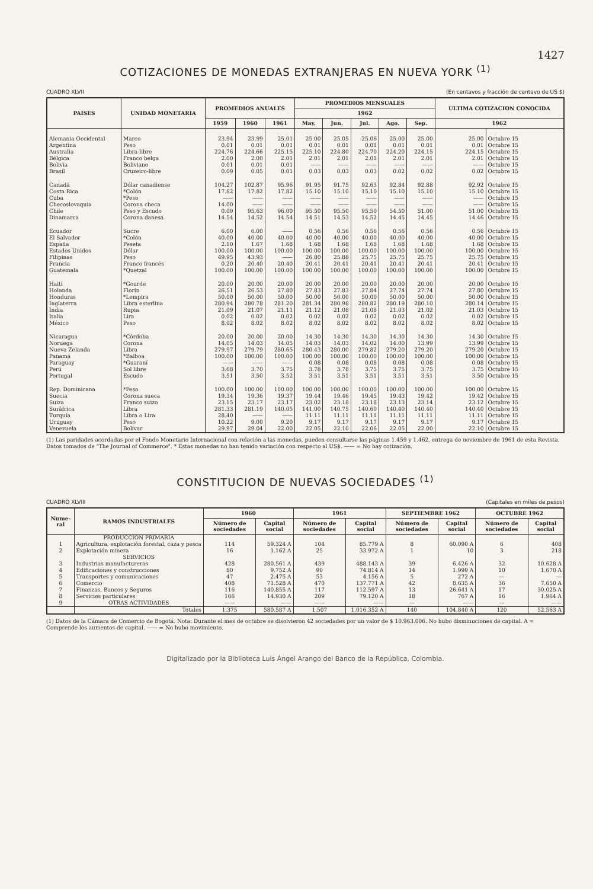1427
COTIZACIONES DE MONEDAS EXTRANJERAS EN NUEVA YORK <sup>(1)</sup>
CUADRO XLVII (En centavos y fracción de centavo de US $)
| PAISES | UNIDAD MONETARIA | PROMEDIOS ANUALES | | | PROMEDIOS MENSUALES | | | | | ULTIMA COTIZACION CONOCIDA | |
| --- | --- | --- | --- | --- | --- | --- | --- | --- | --- | --- | --- |
| | | | | | 1962 | | | | | | |
| | | 1959 | 1960 | 1961 | May. | Jun. | Jul. | Ago. | Sep. | 1962 | |
| Alemania Occidental | Marco | 23.94 | 23.99 | 25.01 | 25.00 | 25.05 | 25.06 | 25.00 | 25.00 | 25.00 | Octubre 15 |
| Argentina | Peso | 0.01 | 0.01 | 0.01 | 0.01 | 0.01 | 0.01 | 0.01 | 0.01 | 0.01 | Octubre 15 |
| Australia | Libra-libre | 224.76 | 224.66 | 225.15 | 225.10 | 224.80 | 224.70 | 224.20 | 224.15 | 224.15 | Octubre 15 |
| Bélgica | Franco belga | 2.00 | 2.00 | 2.01 | 2.01 | 2.01 | 2.01 | 2.01 | 2.01 | 2.01 | Octubre 15 |
| Bolivia | Boliviano | 0.01 | 0.01 | 0.01 | —— | —— | —— | —— | —— | —— | Octubre 15 |
| Brasil | Cruzeiro-libre | 0.09 | 0.05 | 0.01 | 0.03 | 0.03 | 0.03 | 0.02 | 0.02 | 0.02 | Octubre 15 |
| Canadá | Dólar canadiense | 104.27 | 102.87 | 95.96 | 91.95 | 91.75 | 92.63 | 92.84 | 92.88 | 92.92 | Octubre 15 |
| Costa Rica | *Colón | 17.82 | 17.82 | 17.82 | 15.10 | 15.10 | 15.10 | 15.10 | 15.10 | 15.10 | Octubre 15 |
| Cuba | *Peso | —— | —— | —— | —— | —— | —— | —— | —— | —— | Octubre 15 |
| Checoslovaquia | Corona checa | 14.00 | —— | —— | —— | —— | —— | —— | —— | —— | Octubre 15 |
| Chile | Peso y Escudo | 0.09 | 95.63 | 96.00 | 95.50 | 95.50 | 95.50 | 54.50 | 51.00 | 51.00 | Octubre 15 |
| Dinamarca | Corona danesa | 14.54 | 14.52 | 14.54 | 14.51 | 14.53 | 14.52 | 14.45 | 14.45 | 14.46 | Octubre 15 |
| Ecuador | Sucre | 6.00 | 6.00 | —— | 0.56 | 0.56 | 0.56 | 0.56 | 0.56 | 0.56 | Octubre 15 |
| El Salvador | *Colón | 40.00 | 40.00 | 40.00 | 40.00 | 40.00 | 40.00 | 40.00 | 40.00 | 40.00 | Octubre 15 |
| España | Peseta | 2.10 | 1.67 | 1.68 | 1.68 | 1.68 | 1.68 | 1.68 | 1.68 | 1.68 | Octubre 15 |
| Estados Unidos | Dólar | 100.00 | 100.00 | 100.00 | 100.00 | 100.00 | 100.00 | 100.00 | 100.00 | 100.00 | Octubre 15 |
| Filipinas | Peso | 49.95 | 43.93 | —— | 26.80 | 25.88 | 25.75 | 25.75 | 25.75 | 25.75 | Octubre 15 |
| Francia | Franco francés | 0.20 | 20.40 | 20.40 | 20.41 | 20.41 | 20.41 | 20.41 | 20.41 | 20.41 | Octubre 15 |
| Guatemala | *Quetzal | 100.00 | 100.00 | 100.00 | 100.00 | 100.00 | 100.00 | 100.00 | 100.00 | 100.00 | Octubre 15 |
| Haití | *Gourde | 20.00 | 20.00 | 20.00 | 20.00 | 20.00 | 20.00 | 20.00 | 20.00 | 20.00 | Octubre 15 |
| Holanda | Florín | 26.51 | 26.53 | 27.80 | 27.83 | 27.83 | 27.84 | 27.74 | 27.74 | 27.80 | Octubre 15 |
| Honduras | *Lempira | 50.00 | 50.00 | 50.00 | 50.00 | 50.00 | 50.00 | 50.00 | 50.00 | 50.00 | Octubre 15 |
| Inglaterra | Libra esterlina | 280.94 | 280.78 | 281.20 | 281.34 | 280.98 | 280.82 | 280.19 | 280.10 | 280.14 | Octubre 15 |
| India | Rupia | 21.09 | 21.07 | 21.11 | 21.12 | 21.08 | 21.08 | 21.03 | 21.02 | 21.03 | Octubre 15 |
| Italia | Lira | 0.02 | 0.02 | 0.02 | 0.02 | 0.02 | 0.02 | 0.02 | 0.02 | 0.02 | Octubre 15 |
| México | Peso | 8.02 | 8.02 | 8.02 | 8.02 | 8.02 | 8.02 | 8.02 | 8.02 | 8.02 | Octubre 15 |
| Nicaragua | *Córdoba | 20.00 | 20.00 | 20.00 | 14.30 | 14.30 | 14.30 | 14.30 | 14.30 | 14.30 | Octubre 15 |
| Noruega | Corona | 14.05 | 14.03 | 14.05 | 14.03 | 14.03 | 14.02 | 14.00 | 13.99 | 13.99 | Octubre 15 |
| Nueva Zelanda | Libra | 279.97 | 279.79 | 280.65 | 280.43 | 280.00 | 279.82 | 279.20 | 279.20 | 279.20 | Octubre 15 |
| Panamá | *Balboa | 100.00 | 100.00 | 100.00 | 100.00 | 100.00 | 100.00 | 100.00 | 100.00 | 100.00 | Octubre 15 |
| Paraguay | *Guaraní | —— | —— | —— | 0.08 | 0.08 | 0.08 | 0.08 | 0.08 | 0.08 | Octubre 15 |
| Perú | Sol libre | 3.68 | 3.70 | 3.75 | 3.78 | 3.78 | 3.75 | 3.75 | 3.75 | 3.75 | Octubre 15 |
| Portugal | Escudo | 3.51 | 3.50 | 3.52 | 3.51 | 3.51 | 3.51 | 3.51 | 3.51 | 3.50 | Octubre 15 |
| Rep. Dominicana | *Peso | 100.00 | 100.00 | 100.00 | 100.00 | 100.00 | 100.00 | 100.00 | 100.00 | 100.00 | Octubre 15 |
| Suecia | Corona sueca | 19.34 | 19.36 | 19.37 | 19.44 | 19.46 | 19.45 | 19.43 | 19.42 | 19.42 | Octubre 15 |
| Suiza | Franco suizo | 23.15 | 23.17 | 23.17 | 23.02 | 23.18 | 23.18 | 23.13 | 23.14 | 23.12 | Octubre 15 |
| Surâfrica | Libra | 281.33 | 281.19 | 140.05 | 141.00 | 140.75 | 140.60 | 140.40 | 140.40 | 140.40 | Octubre 15 |
| Turquía | Libra o Lira | 28.40 | —— | —— | 11.11 | 11.11 | 11.11 | 11.11 | 11.11 | 11.11 | Octubre 15 |
| Uruguay | Peso | 10.22 | 9.00 | 9.20 | 9.17 | 9.17 | 9.17 | 9.17 | 9.17 | 9.17 | Octubre 15 |
| Venezuela | Bolívar | 29.97 | 29.04 | 22.00 | 22.05 | 22.10 | 22.06 | 22.05 | 22.00 | 22.10 | Octubre 15 |
(1) Las paridades acordadas por el Fondo Monetario Internacional con relación a las monedas, pueden consultarse las páginas 1.459 y 1.462, entrega de noviembre de 1961 de esta Revista. Datos tomados de "The Journal of Commerce". * Estas monedas no han tenido variación con respecto al US$. —— = No hay cotización.
CONSTITUCION DE NUEVAS SOCIEDADES <sup>(1)</sup>
CUADRO XLVIII (Capitales en miles de pesos)
| Nume-ral | RAMOS INDUSTRIALES | 1960 | | 1961 | | SEPTIEMBRE 1962 | | OCTUBRE 1962 | |
| --- | --- | --- | --- | --- | --- | --- | --- | --- | --- |
| | | Número de sociedades | Capital social | Número de sociedades | Capital social | Número de sociedades | Capital social | Número de sociedades | Capital social |
| | PRODUCCION PRIMARIA | | | | | | | | |
| 1 | Agricultura, explotación forestal, caza y pesca | 114 | 59.324 A | 104 | 85.779 A | 8 | 60.090 A | 6 | 408 |
| 2 | Explotación minera | 16 | 1.162 A | 25 | 33.972 A | 1 | 10 | 3 | 218 |
| | SERVICIOS | | | | | | | | |
| 3 | Industrias manufactureras | 428 | 280.561 A | 439 | 488.143 A | 39 | 6.426 A | 32 | 10.628 A |
| 4 | Edificaciones y construcciones | 80 | 9.752 A | 90 | 74.814 A | 14 | 1.999 A | 10 | 1.670 A |
| 5 | Transportes y comunicaciones | 47 | 2.475 A | 53 | 4.156 A | 5 | 272 A | — | — |
| 6 | Comercio | 408 | 71.528 A | 470 | 137.771 A | 42 | 8.635 A | 36 | 7.650 A |
| 7 | Finanzas, Bancos y Seguros | 116 | 140.855 A | 117 | 112.597 A | 13 | 26.641 A | 17 | 30.025 A |
| 8 | Servicios particulares | 166 | 14.930 A | 209 | 79.120 A | 18 | 767 A | 16 | 1.964 A |
| 9 | OTRAS ACTIVIDADES | —— | —— | —— | —— | — | —— | — | —— |
| | Totales | 1.375 | 580.587 A | 1.507 | 1.016.352 A | 140 | 104.840 A | 120 | 52.563 A |
(1) Datos de la Cámara de Comercio de Bogotá. Nota: Durante el mes de octubre se disolvieron 42 sociedades por un valor de $ 10.963.006. No hubo disminuciones de capital. A = Comprende los aumentos de capital. —— = No hubo movimiento.
Digitalizado por la Biblioteca Luis Ángel Arango del Banco de la República, Colombia.